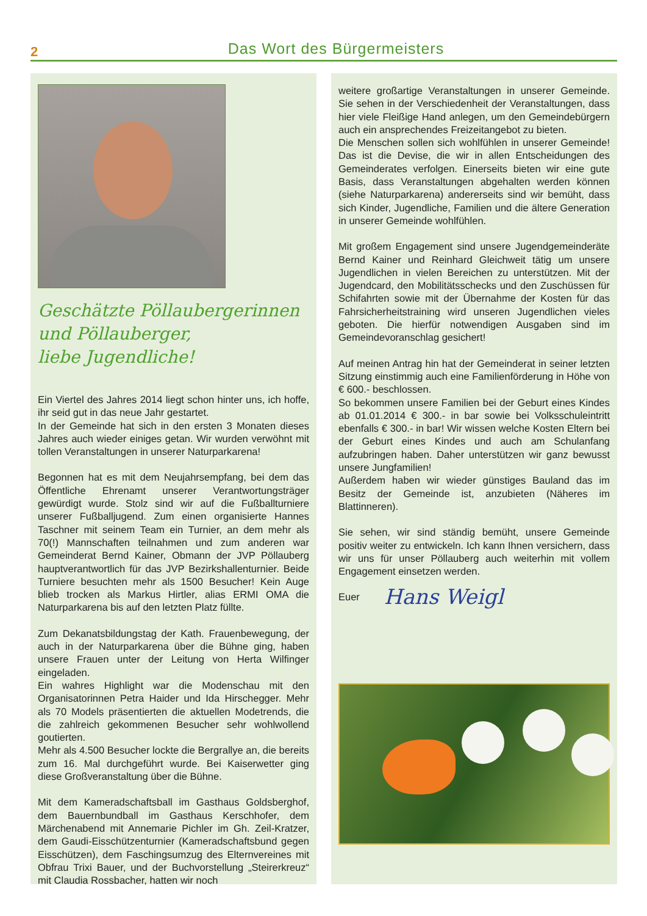2
Das Wort des Bürgermeisters
Geschätzte Pöllaubergerinnen
und Pöllauberger,
liebe Jugendliche!
Ein Viertel des Jahres 2014 liegt schon hinter uns, ich hoffe, ihr seid gut in das neue Jahr gestartet.
In der Gemeinde hat sich in den ersten 3 Monaten dieses Jahres auch wieder einiges getan. Wir wurden verwöhnt mit tollen Veranstaltungen in unserer Naturparkarena!
Begonnen hat es mit dem Neujahrsempfang, bei dem das Öffentliche Ehrenamt unserer Verantwortungsträger gewürdigt wurde. Stolz sind wir auf die Fußballturniere unserer Fußballjugend. Zum einen organisierte Hannes Taschner mit seinem Team ein Turnier, an dem mehr als 70(!) Mannschaften teilnahmen und zum anderen war Gemeinderat Bernd Kainer, Obmann der JVP Pöllauberg hauptverantwortlich für das JVP Bezirkshallenturnier. Beide Turniere besuchten mehr als 1500 Besucher! Kein Auge blieb trocken als Markus Hirtler, alias ERMI OMA die Naturparkarena bis auf den letzten Platz füllte.
Zum Dekanatsbildungstag der Kath. Frauenbewegung, der auch in der Naturparkarena über die Bühne ging, haben unsere Frauen unter der Leitung von Herta Wilfinger eingeladen.
Ein wahres Highlight war die Modenschau mit den Organisatorinnen Petra Haider und Ida Hirschegger. Mehr als 70 Models präsentierten die aktuellen Modetrends, die die zahlreich gekommenen Besucher sehr wohlwollend goutierten.
Mehr als 4.500 Besucher lockte die Bergrallye an, die bereits zum 16. Mal durchgeführt wurde. Bei Kaiserwetter ging diese Großveranstaltung über die Bühne.
Mit dem Kameradschaftsball im Gasthaus Goldsberghof, dem Bauernbundball im Gasthaus Kerschhofer, dem Märchenabend mit Annemarie Pichler im Gh. Zeil-Kratzer, dem Gaudi-Eisschützenturnier (Kameradschaftsbund gegen Eisschützen), dem Faschingsumzug des Elternvereines mit Obfrau Trixi Bauer, und der Buchvorstellung „Steirerkreuz“ mit Claudia Rossbacher, hatten wir noch
weitere großartige Veranstaltungen in unserer Gemeinde. Sie sehen in der Verschiedenheit der Veranstaltungen, dass hier viele Fleißige Hand anlegen, um den Gemeindebürgern auch ein ansprechendes Freizeitangebot zu bieten.
Die Menschen sollen sich wohlfühlen in unserer Gemeinde! Das ist die Devise, die wir in allen Entscheidungen des Gemeinderates verfolgen. Einerseits bieten wir eine gute Basis, dass Veranstaltungen abgehalten werden können (siehe Naturparkarena) andererseits sind wir bemüht, dass sich Kinder, Jugendliche, Familien und die ältere Generation in unserer Gemeinde wohlfühlen.
Mit großem Engagement sind unsere Jugendgemeinderäte Bernd Kainer und Reinhard Gleichweit tätig um unsere Jugendlichen in vielen Bereichen zu unterstützen. Mit der Jugendcard, den Mobilitätsschecks und den Zuschüssen für Schifahrten sowie mit der Übernahme der Kosten für das Fahrsicherheitstraining wird unseren Jugendlichen vieles geboten. Die hierfür notwendigen Ausgaben sind im Gemeindevoranschlag gesichert!
Auf meinen Antrag hin hat der Gemeinderat in seiner letzten Sitzung einstimmig auch eine Familienförderung in Höhe von € 600.- beschlossen.
So bekommen unsere Familien bei der Geburt eines Kindes ab 01.01.2014 € 300.- in bar sowie bei Volksschuleintritt ebenfalls € 300.- in bar! Wir wissen welche Kosten Eltern bei der Geburt eines Kindes und auch am Schulanfang aufzubringen haben. Daher unterstützen wir ganz bewusst unsere Jungfamilien!
Außerdem haben wir wieder günstiges Bauland das im Besitz der Gemeinde ist, anzubieten (Näheres im Blattinneren).
Sie sehen, wir sind ständig bemüht, unsere Gemeinde positiv weiter zu entwickeln. Ich kann Ihnen versichern, dass wir uns für unser Pöllauberg auch weiterhin mit vollem Engagement einsetzen werden.
Euer Hans Weigl